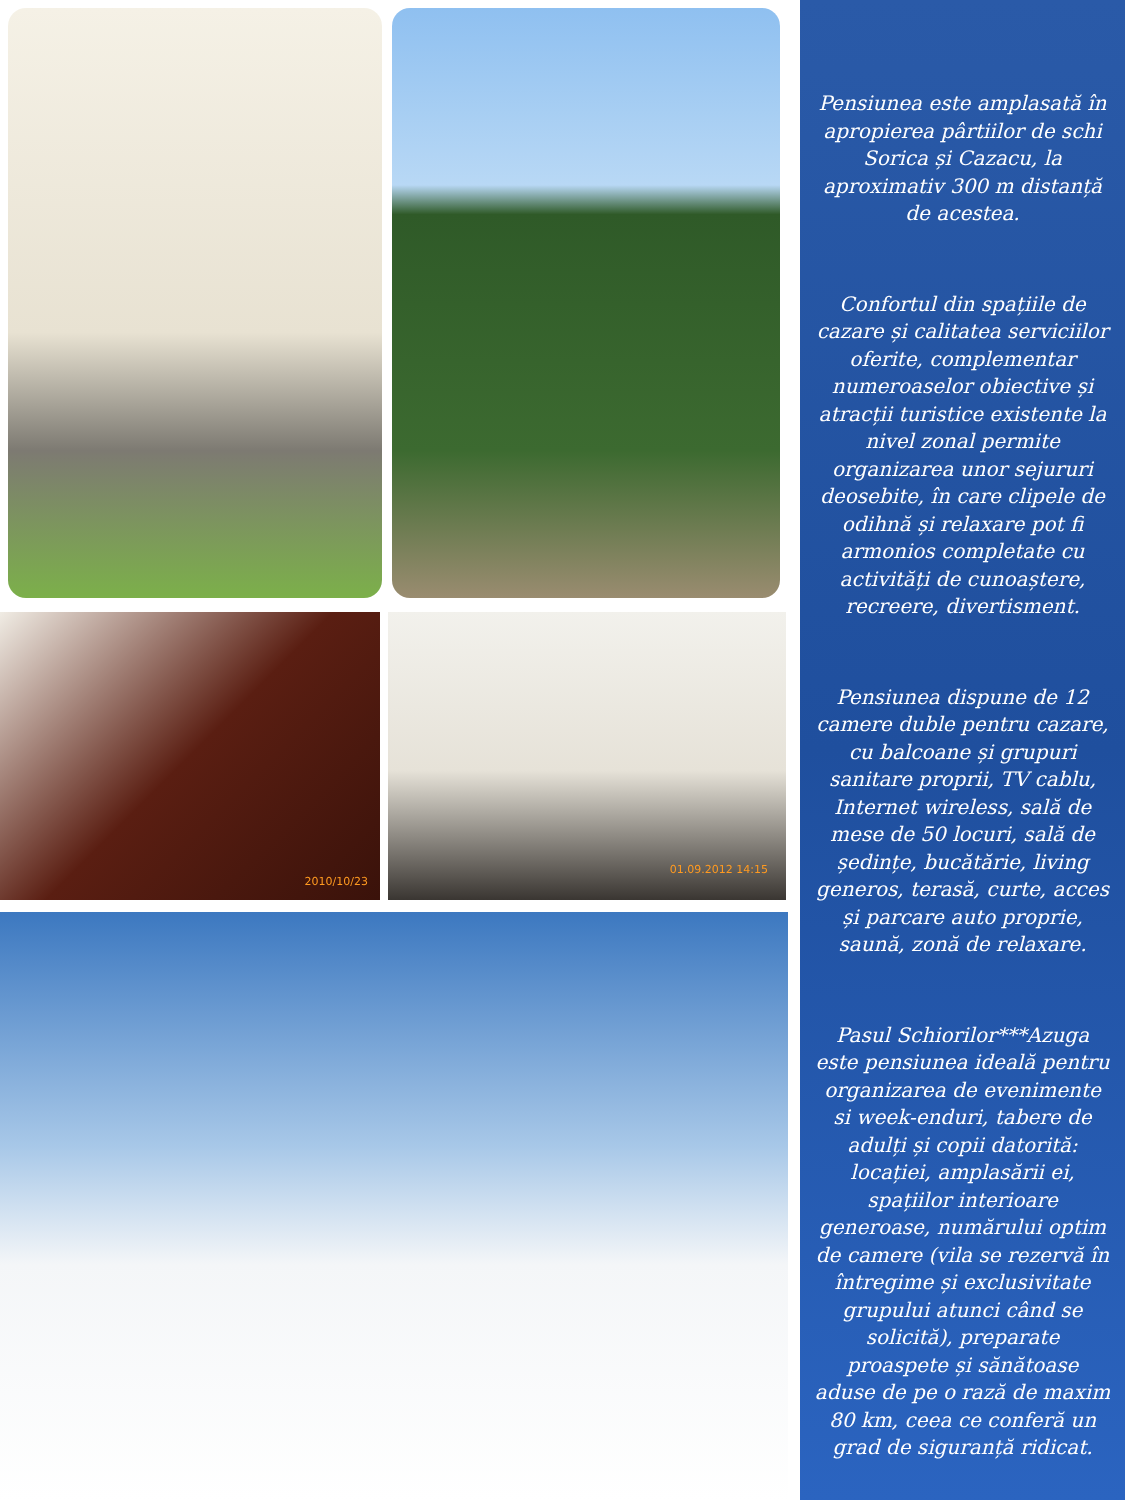2010/10/23 01.09.2012 14:15
Pensiunea este amplasată în apropierea pârtiilor de schi Sorica și Cazacu, la aproximativ 300 m distanță de acestea.
Confortul din spațiile de cazare și calitatea serviciilor oferite, complementar numeroaselor obiective și atracții turistice existente la nivel zonal permite organizarea unor sejururi deosebite, în care clipele de odihnă și relaxare pot fi armonios completate cu activități de cunoaștere, recreere, divertisment.
Pensiunea dispune de 12 camere duble pentru cazare, cu balcoane și grupuri sanitare proprii, TV cablu, Internet wireless, sală de mese de 50 locuri, sală de ședințe, bucătărie, living generos, terasă, curte, acces și parcare auto proprie, saună, zonă de relaxare.
Pasul Schiorilor***Azuga este pensiunea ideală pentru organizarea de evenimente si week-enduri, tabere de adulți și copii datorită: locației, amplasării ei, spațiilor interioare generoase, numărului optim de camere (vila se rezervă în întregime și exclusivitate grupului atunci când se solicită), preparate proaspete și sănătoase aduse de pe o rază de maxim 80 km, ceea ce conferă un grad de siguranță ridicat.